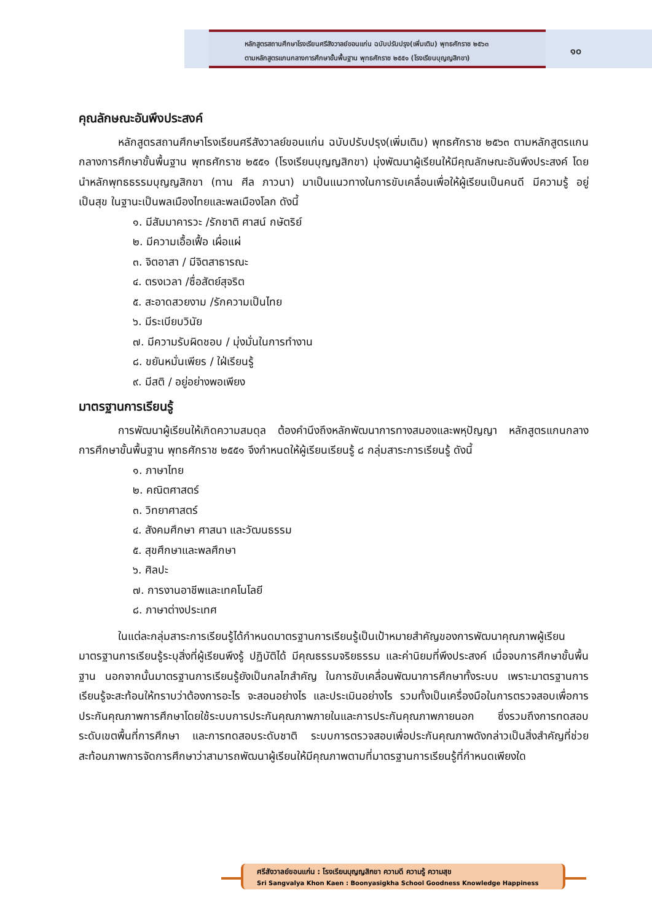หลักสูตรสถานศึกษาโรงเรียนศรีสังวาลย์ขอนแก่น ฉบับปรับปรุง(เพิ่มเติม) พุทธศักราช ๒๕๖๓
ตามหลักสูตรแกนกลางการศึกษาขั้นพื้นฐาน พุทธศักราช ๒๕๕๑ (โรงเรียนบุญญสิกขา)
๑๐
คุณลักษณะอันพึงประสงค์
หลักสูตรสถานศึกษาโรงเรียนศรีสังวาลย์ขอนแก่น ฉบับปรับปรุง(เพิ่มเติม) พุทธศักราช ๒๕๖๓ ตามหลักสูตรแกนกลางการศึกษาขั้นพื้นฐาน พุทธศักราช ๒๕๕๑ (โรงเรียนบุญญสิกขา) มุ่งพัฒนาผู้เรียนให้มีคุณลักษณะอันพึงประสงค์ โดยนำหลักพุทธธรรมบุญญสิกขา (ทาน ศีล ภาวนา) มาเป็นแนวทางในการขับเคลื่อนเพื่อให้ผู้เรียนเป็นคนดี มีความรู้ อยู่เป็นสุข ในฐานะเป็นพลเมืองไทยและพลเมืองโลก ดังนี้
๑. มีสัมมาคารวะ /รักชาติ ศาสน์ กษัตริย์
๒. มีความเอื้อเฟื้อ เผื่อแผ่
๓. จิตอาสา / มีจิตสาธารณะ
๔. ตรงเวลา /ซื่อสัตย์สุจริต
๕. สะอาดสวยงาม /รักความเป็นไทย
๖. มีระเบียบวินัย
๗. มีความรับผิดชอบ / มุ่งมั่นในการทำงาน
๘. ขยันหมั่นเพียร / ใฝ่เรียนรู้
๙. มีสติ / อยู่อย่างพอเพียง
มาตรฐานการเรียนรู้
การพัฒนาผู้เรียนให้เกิดความสมดุล ต้องคำนึงถึงหลักพัฒนาการทางสมองและพหุปัญญา หลักสูตรแกนกลางการศึกษาขั้นพื้นฐาน พุทธศักราช ๒๕๕๑ จึงกำหนดให้ผู้เรียนเรียนรู้ ๘ กลุ่มสาระการเรียนรู้ ดังนี้
๑. ภาษาไทย
๒. คณิตศาสตร์
๓. วิทยาศาสตร์
๔. สังคมศึกษา ศาสนา และวัฒนธรรม
๕. สุขศึกษาและพลศึกษา
๖. ศิลปะ
๗. การงานอาชีพและเทคโนโลยี
๘. ภาษาต่างประเทศ
ในแต่ละกลุ่มสาระการเรียนรู้ได้กำหนดมาตรฐานการเรียนรู้เป็นเป้าหมายสำคัญของการพัฒนาคุณภาพผู้เรียน มาตรฐานการเรียนรู้ระบุสิ่งที่ผู้เรียนพึงรู้ ปฏิบัติได้ มีคุณธรรมจริยธรรม และค่านิยมที่พึงประสงค์ เมื่อจบการศึกษาขั้นพื้นฐาน นอกจากนั้นมาตรฐานการเรียนรู้ยังเป็นกลไกสำคัญ ในการขับเคลื่อนพัฒนาการศึกษาทั้งระบบ เพราะมาตรฐานการเรียนรู้จะสะท้อนให้ทราบว่าต้องการอะไร จะสอนอย่างไร และประเมินอย่างไร รวมทั้งเป็นเครื่องมือในการตรวจสอบเพื่อการประกันคุณภาพการศึกษาโดยใช้ระบบการประกันคุณภาพภายในและการประกันคุณภาพภายนอก ซึ่งรวมถึงการทดสอบระดับเขตพื้นที่การศึกษา และการทดสอบระดับชาติ ระบบการตรวจสอบเพื่อประกันคุณภาพดังกล่าวเป็นสิ่งสำคัญที่ช่วยสะท้อนภาพการจัดการศึกษาว่าสามารถพัฒนาผู้เรียนให้มีคุณภาพตามที่มาตรฐานการเรียนรู้ที่กำหนดเพียงใด
ศรีสังวาลย์ขอนแก่น : โรงเรียนบุญญสิกขา ความดี ความรู้ ความสุข
Sri Sangvalya Khon Kaen : Boonyasigkha School Goodness Knowledge Happiness